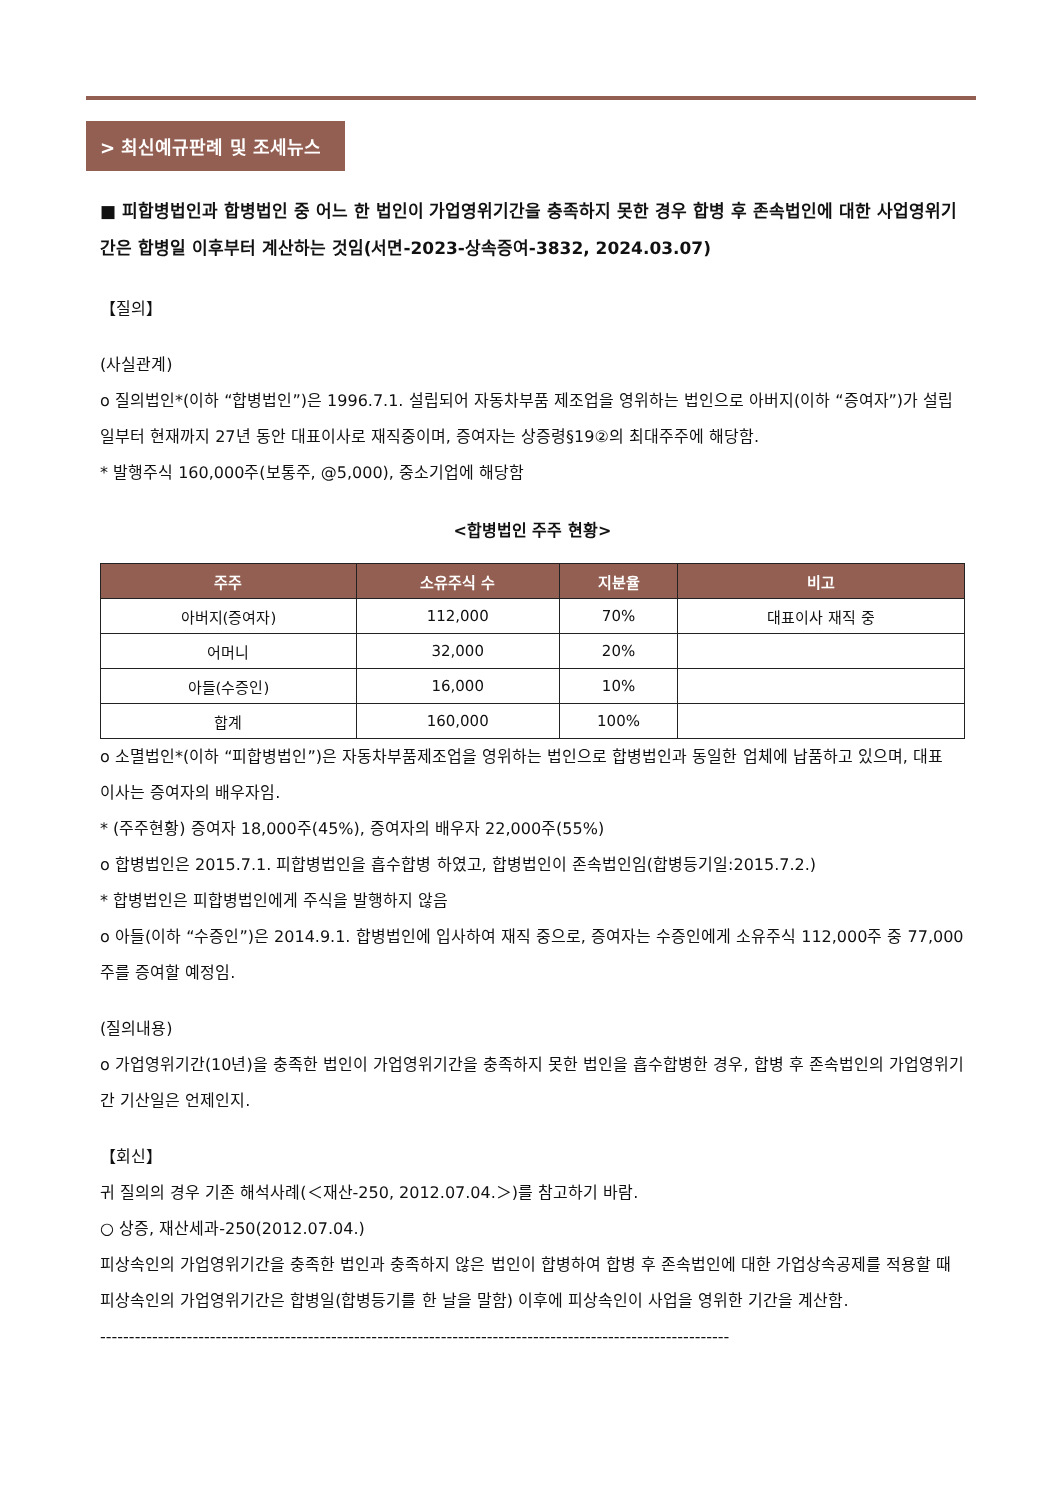> 최신예규판례 및 조세뉴스
■ 피합병법인과 합병법인 중 어느 한 법인이 가업영위기간을 충족하지 못한 경우 합병 후 존속법인에 대한 사업영위기간은 합병일 이후부터 계산하는 것임(서면-2023-상속증여-3832, 2024.03.07)
【질의】
(사실관계)
o 질의법인*(이하 “합병법인”)은 1996.7.1. 설립되어 자동차부품 제조업을 영위하는 법인으로 아버지(이하 “증여자”)가 설립일부터 현재까지 27년 동안 대표이사로 재직중이며, 증여자는 상증령§19②의 최대주주에 해당함.
* 발행주식 160,000주(보통주, @5,000), 중소기업에 해당함
<합병법인 주주 현황>
| 주주 | 소유주식 수 | 지분율 | 비고 |
| --- | --- | --- | --- |
| 아버지(증여자) | 112,000 | 70% | 대표이사 재직 중 |
| 어머니 | 32,000 | 20% | |
| 아들(수증인) | 16,000 | 10% | |
| 합계 | 160,000 | 100% | |
o 소멸법인*(이하 “피합병법인”)은 자동차부품제조업을 영위하는 법인으로 합병법인과 동일한 업체에 납품하고 있으며, 대표
이사는 증여자의 배우자임.
* (주주현황) 증여자 18,000주(45%), 증여자의 배우자 22,000주(55%)
o 합병법인은 2015.7.1. 피합병법인을 흡수합병 하였고, 합병법인이 존속법인임(합병등기일:2015.7.2.)
* 합병법인은 피합병법인에게 주식을 발행하지 않음
o 아들(이하 “수증인”)은 2014.9.1. 합병법인에 입사하여 재직 중으로, 증여자는 수증인에게 소유주식 112,000주 중 77,000주를 증여할 예정임.
(질의내용)
o 가업영위기간(10년)을 충족한 법인이 가업영위기간을 충족하지 못한 법인을 흡수합병한 경우, 합병 후 존속법인의 가업영위기간 기산일은 언제인지.
【회신】
귀 질의의 경우 기존 해석사례(＜재산-250, 2012.07.04.＞)를 참고하기 바람.
○ 상증, 재산세과-250(2012.07.04.)
피상속인의 가업영위기간을 충족한 법인과 충족하지 않은 법인이 합병하여 합병 후 존속법인에 대한 가업상속공제를 적용할 때 피상속인의 가업영위기간은 합병일(합병등기를 한 날을 말함) 이후에 피상속인이 사업을 영위한 기간을 계산함.
-------------------------------------------------------------------------------------------------------------